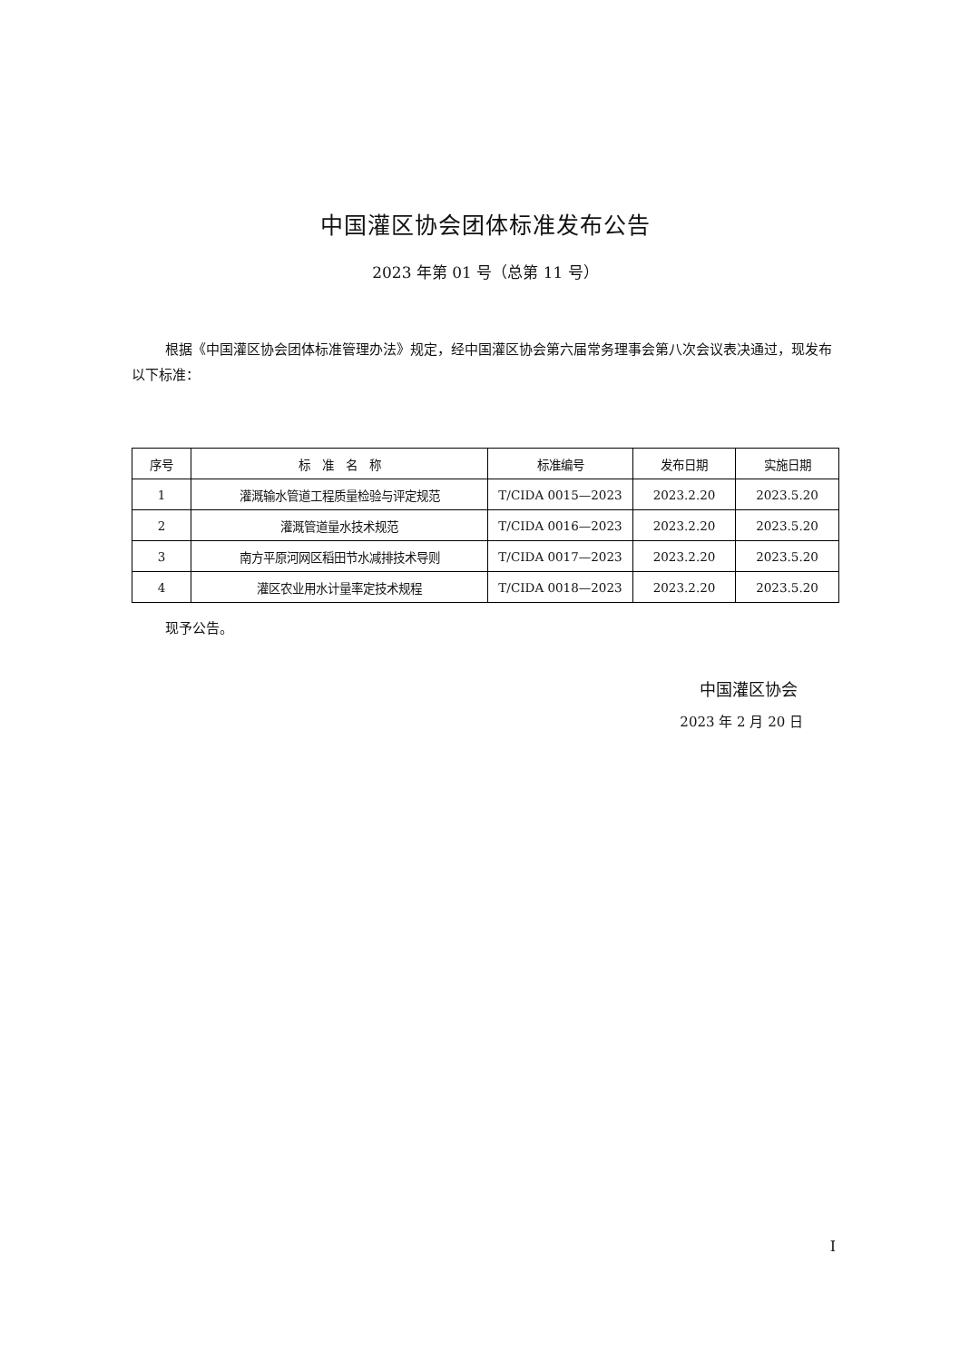中国灌区协会团体标准发布公告
2023 年第 01 号（总第 11 号）
根据《中国灌区协会团体标准管理办法》规定，经中国灌区协会第六届常务理事会第八次会议表决通过，现发布以下标准：
| 序号 | 标 准 名 称 | 标准编号 | 发布日期 | 实施日期 |
| --- | --- | --- | --- | --- |
| 1 | 灌溉输水管道工程质量检验与评定规范 | T/CIDA 0015—2023 | 2023.2.20 | 2023.5.20 |
| 2 | 灌溉管道量水技术规范 | T/CIDA 0016—2023 | 2023.2.20 | 2023.5.20 |
| 3 | 南方平原河网区稻田节水减排技术导则 | T/CIDA 0017—2023 | 2023.2.20 | 2023.5.20 |
| 4 | 灌区农业用水计量率定技术规程 | T/CIDA 0018—2023 | 2023.2.20 | 2023.5.20 |
现予公告。
中国灌区协会
2023 年 2 月 20 日
I